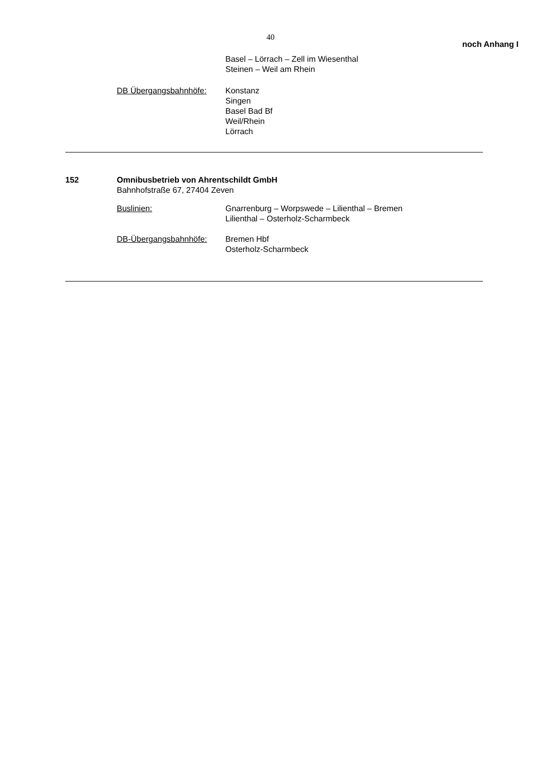40
noch Anhang I
Basel – Lörrach – Zell im Wiesenthal
Steinen – Weil am Rhein
DB Übergangsbahnhöfe: Konstanz
Singen
Basel Bad Bf
Weil/Rhein
Lörrach
152 Omnibusbetrieb von Ahrentschildt GmbH
Bahnhofstraße 67, 27404 Zeven
Buslinien: Gnarrenburg – Worpswede – Lilienthal – Bremen
Lilienthal – Osterholz-Scharmbeck
DB-Übergangsbahnhöfe: Bremen Hbf
Osterholz-Scharmbeck